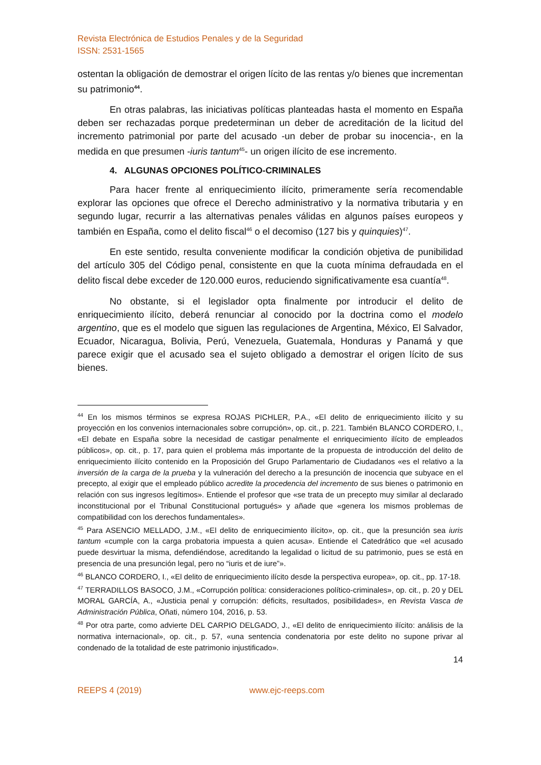Revista Electrónica de Estudios Penales y de la Seguridad
ISSN: 2531-1565
ostentan la obligación de demostrar el origen lícito de las rentas y/o bienes que incrementan su patrimonio<sup>44</sup>.
En otras palabras, las iniciativas políticas planteadas hasta el momento en España deben ser rechazadas porque predeterminan un deber de acreditación de la licitud del incremento patrimonial por parte del acusado -un deber de probar su inocencia-, en la medida en que presumen -iuris tantum<sup>45</sup>- un origen ilícito de ese incremento.
4. ALGUNAS OPCIONES POLÍTICO-CRIMINALES
Para hacer frente al enriquecimiento ilícito, primeramente sería recomendable explorar las opciones que ofrece el Derecho administrativo y la normativa tributaria y en segundo lugar, recurrir a las alternativas penales válidas en algunos países europeos y también en España, como el delito fiscal<sup>46</sup> o el decomiso (127 bis y quinquies)<sup>47</sup>.
En este sentido, resulta conveniente modificar la condición objetiva de punibilidad del artículo 305 del Código penal, consistente en que la cuota mínima defraudada en el delito fiscal debe exceder de 120.000 euros, reduciendo significativamente esa cuantía<sup>48</sup>.
No obstante, si el legislador opta finalmente por introducir el delito de enriquecimiento ilícito, deberá renunciar al conocido por la doctrina como el modelo argentino, que es el modelo que siguen las regulaciones de Argentina, México, El Salvador, Ecuador, Nicaragua, Bolivia, Perú, Venezuela, Guatemala, Honduras y Panamá y que parece exigir que el acusado sea el sujeto obligado a demostrar el origen lícito de sus bienes.
<sup>44</sup> En los mismos términos se expresa ROJAS PICHLER, P.A., «El delito de enriquecimiento ilícito y su proyección en los convenios internacionales sobre corrupción», op. cit., p. 221. También BLANCO CORDERO, I., «El debate en España sobre la necesidad de castigar penalmente el enriquecimiento ilícito de empleados públicos», op. cit., p. 17, para quien el problema más importante de la propuesta de introducción del delito de enriquecimiento ilícito contenido en la Proposición del Grupo Parlamentario de Ciudadanos «es el relativo a la inversión de la carga de la prueba y la vulneración del derecho a la presunción de inocencia que subyace en el precepto, al exigir que el empleado público acredite la procedencia del incremento de sus bienes o patrimonio en relación con sus ingresos legítimos». Entiende el profesor que «se trata de un precepto muy similar al declarado inconstitucional por el Tribunal Constitucional portugués» y añade que «genera los mismos problemas de compatibilidad con los derechos fundamentales».
<sup>45</sup> Para ASENCIO MELLADO, J.M., «El delito de enriquecimiento ilícito», op. cit., que la presunción sea iuris tantum «cumple con la carga probatoria impuesta a quien acusa». Entiende el Catedrático que «el acusado puede desvirtuar la misma, defendiéndose, acreditando la legalidad o licitud de su patrimonio, pues se está en presencia de una presunción legal, pero no “iuris et de iure”».
<sup>46</sup> BLANCO CORDERO, I., «El delito de enriquecimiento ilícito desde la perspectiva europea», op. cit., pp. 17-18.
<sup>47</sup> TERRADILLOS BASOCO, J.M., «Corrupción política: consideraciones político-criminales», op. cit., p. 20 y DEL MORAL GARCÍA, A., «Justicia penal y corrupción: déficits, resultados, posibilidades», en Revista Vasca de Administración Pública, Oñati, número 104, 2016, p. 53.
<sup>48</sup> Por otra parte, como advierte DEL CARPIO DELGADO, J., «El delito de enriquecimiento ilícito: análisis de la normativa internacional», op. cit., p. 57, «una sentencia condenatoria por este delito no supone privar al condenado de la totalidad de este patrimonio injustificado».
14
REEPS 4 (2019) www.ejc-reeps.com